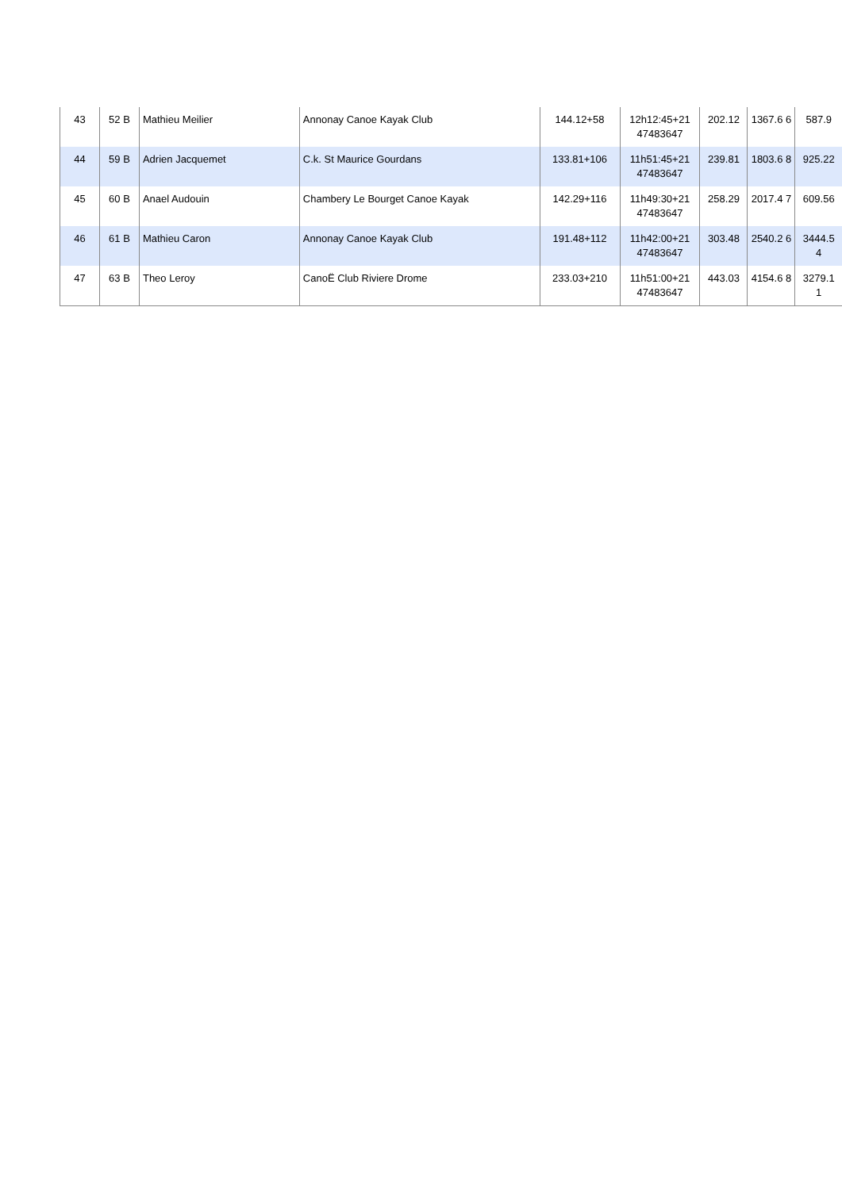| 43 | 52 B | Mathieu Meilier | Annonay Canoe Kayak Club | 144.12+58 | 12h12:45+21 47483647 | 202.12 | 1367.6 6 | 587.9 |
| 44 | 59 B | Adrien Jacquemet | C.k. St Maurice Gourdans | 133.81+106 | 11h51:45+21 47483647 | 239.81 | 1803.6 8 | 925.22 |
| 45 | 60 B | Anael Audouin | Chambery Le Bourget Canoe Kayak | 142.29+116 | 11h49:30+21 47483647 | 258.29 | 2017.4 7 | 609.56 |
| 46 | 61 B | Mathieu Caron | Annonay Canoe Kayak Club | 191.48+112 | 11h42:00+21 47483647 | 303.48 | 2540.2 6 | 3444.5 4 |
| 47 | 63 B | Theo Leroy | CanoË Club Riviere Drome | 233.03+210 | 11h51:00+21 47483647 | 443.03 | 4154.6 8 | 3279.1 1 |